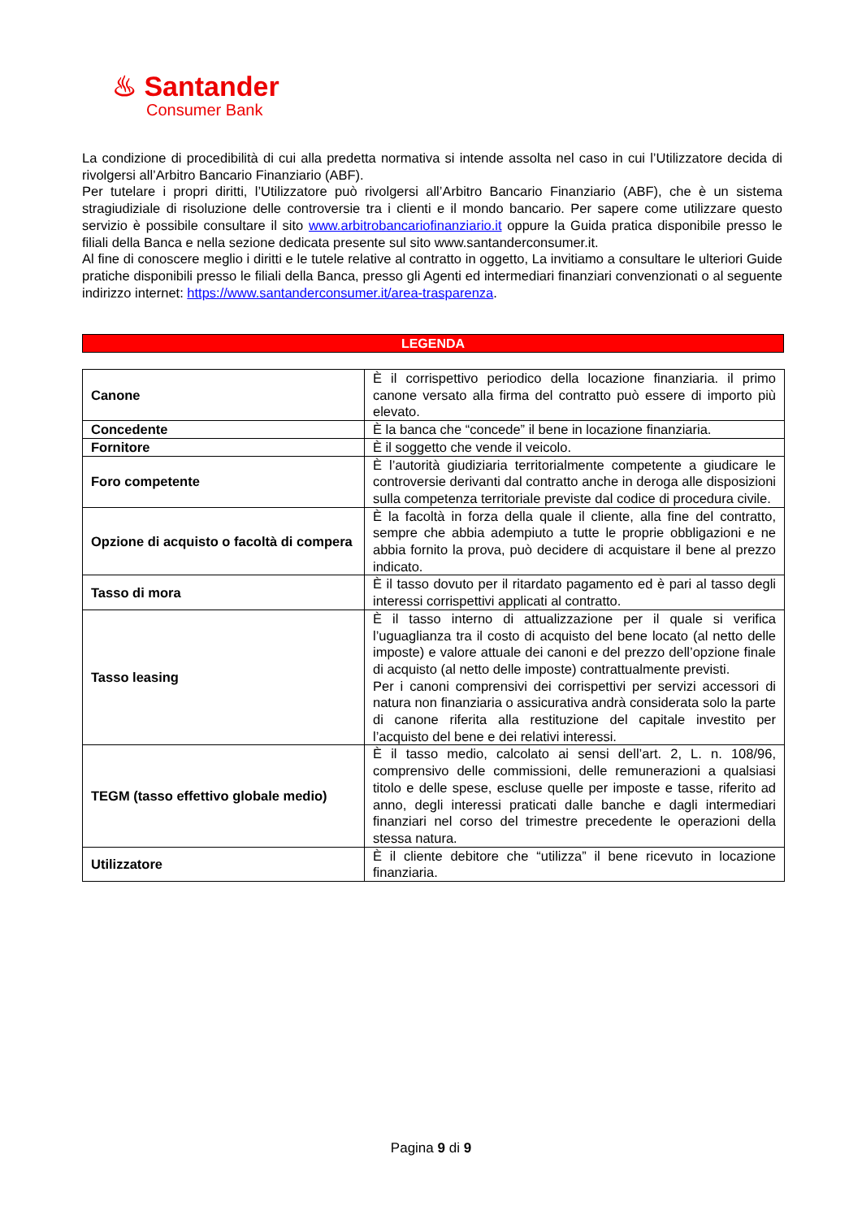♨ Santander
Consumer Bank
La condizione di procedibilità di cui alla predetta normativa si intende assolta nel caso in cui l’Utilizzatore decida di rivolgersi all’Arbitro Bancario Finanziario (ABF).
Per tutelare i propri diritti, l’Utilizzatore può rivolgersi all’Arbitro Bancario Finanziario (ABF), che è un sistema stragiudiziale di risoluzione delle controversie tra i clienti e il mondo bancario. Per sapere come utilizzare questo servizio è possibile consultare il sito www.arbitrobancariofinanziario.it oppure la Guida pratica disponibile presso le filiali della Banca e nella sezione dedicata presente sul sito www.santanderconsumer.it.
Al fine di conoscere meglio i diritti e le tutele relative al contratto in oggetto, La invitiamo a consultare le ulteriori Guide pratiche disponibili presso le filiali della Banca, presso gli Agenti ed intermediari finanziari convenzionati o al seguente indirizzo internet: https://www.santanderconsumer.it/area-trasparenza.
LEGENDA
| Canone | È il corrispettivo periodico della locazione finanziaria. il primo canone versato alla firma del contratto può essere di importo più elevato. |
| Concedente | È la banca che “concede” il bene in locazione finanziaria. |
| Fornitore | È il soggetto che vende il veicolo. |
| Foro competente | È l’autorità giudiziaria territorialmente competente a giudicare le controversie derivanti dal contratto anche in deroga alle disposizioni sulla competenza territoriale previste dal codice di procedura civile. |
| Opzione di acquisto o facoltà di compera | È la facoltà in forza della quale il cliente, alla fine del contratto, sempre che abbia adempiuto a tutte le proprie obbligazioni e ne abbia fornito la prova, può decidere di acquistare il bene al prezzo indicato. |
| Tasso di mora | È il tasso dovuto per il ritardato pagamento ed è pari al tasso degli interessi corrispettivi applicati al contratto. |
| Tasso leasing | È il tasso interno di attualizzazione per il quale si verifica l’uguaglianza tra il costo di acquisto del bene locato (al netto delle imposte) e valore attuale dei canoni e del prezzo dell’opzione finale di acquisto (al netto delle imposte) contrattualmente previsti. Per i canoni comprensivi dei corrispettivi per servizi accessori di natura non finanziaria o assicurativa andrà considerata solo la parte di canone riferita alla restituzione del capitale investito per l’acquisto del bene e dei relativi interessi. |
| TEGM (tasso effettivo globale medio) | È il tasso medio, calcolato ai sensi dell’art. 2, L. n. 108/96, comprensivo delle commissioni, delle remunerazioni a qualsiasi titolo e delle spese, escluse quelle per imposte e tasse, riferito ad anno, degli interessi praticati dalle banche e dagli intermediari finanziari nel corso del trimestre precedente le operazioni della stessa natura. |
| Utilizzatore | È il cliente debitore che “utilizza” il bene ricevuto in locazione finanziaria. |
Pagina 9 di 9